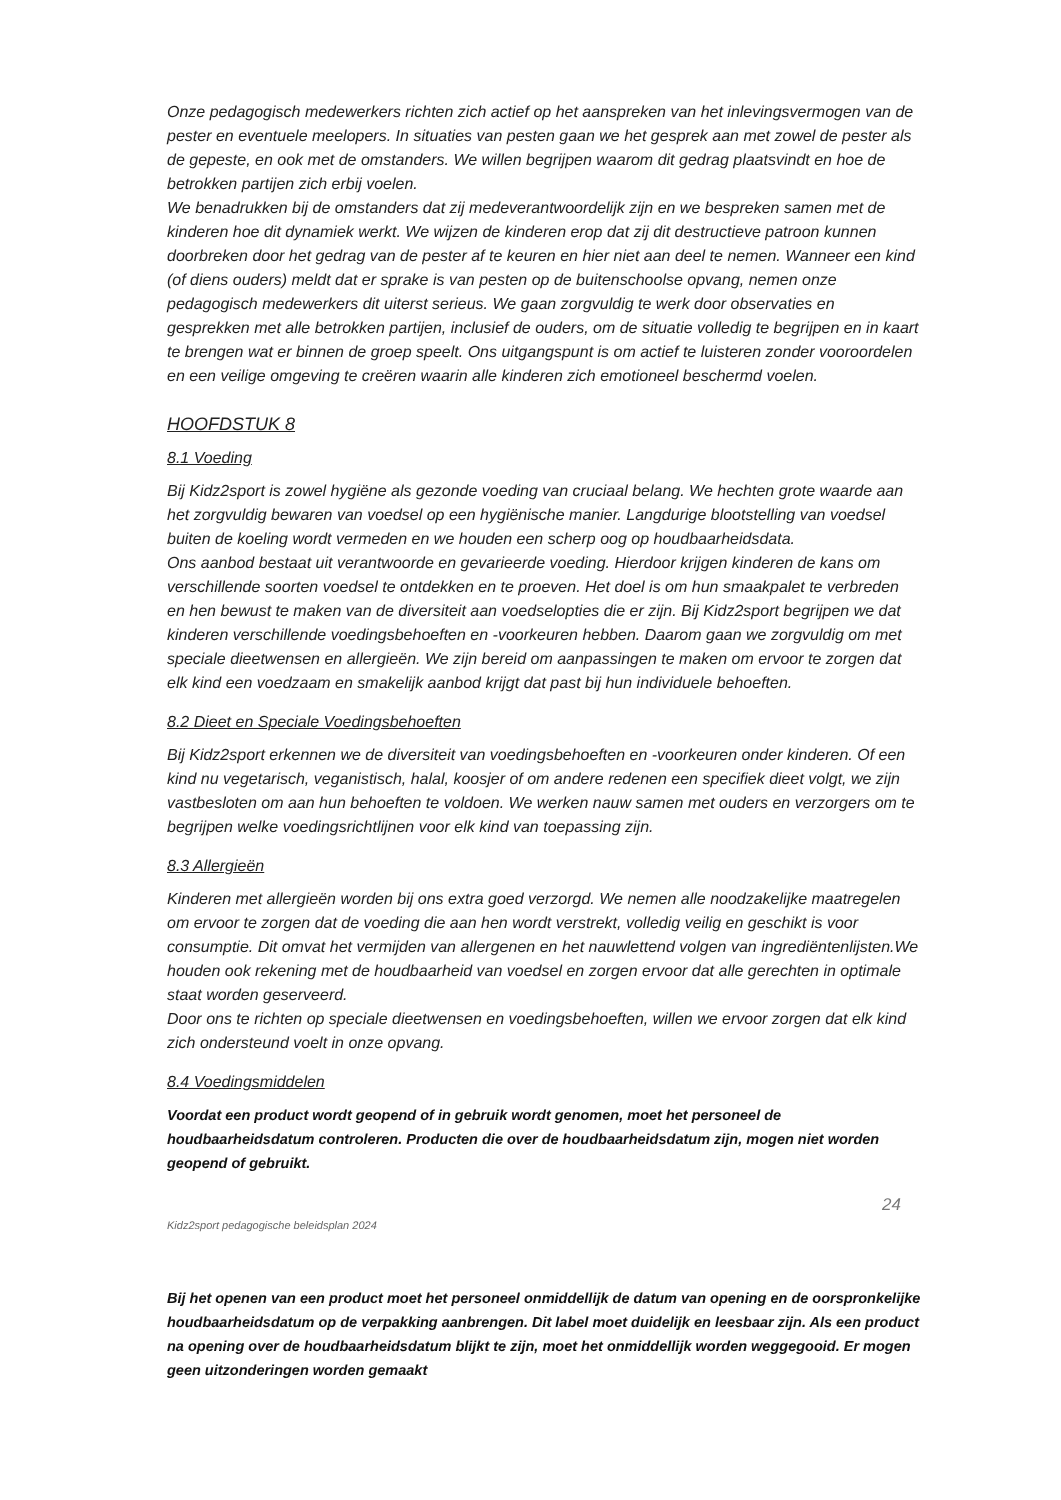Onze pedagogisch medewerkers richten zich actief op het aanspreken van het inlevingsvermogen van de pester en eventuele meelopers. In situaties van pesten gaan we het gesprek aan met zowel de pester als de gepeste, en ook met de omstanders. We willen begrijpen waarom dit gedrag plaatsvindt en hoe de betrokken partijen zich erbij voelen.
We benadrukken bij de omstanders dat zij medeverantwoordelijk zijn en we bespreken samen met de kinderen hoe dit dynamiek werkt. We wijzen de kinderen erop dat zij dit destructieve patroon kunnen doorbreken door het gedrag van de pester af te keuren en hier niet aan deel te nemen. Wanneer een kind (of diens ouders) meldt dat er sprake is van pesten op de buitenschoolse opvang, nemen onze pedagogisch medewerkers dit uiterst serieus. We gaan zorgvuldig te werk door observaties en gesprekken met alle betrokken partijen, inclusief de ouders, om de situatie volledig te begrijpen en in kaart te brengen wat er binnen de groep speelt. Ons uitgangspunt is om actief te luisteren zonder vooroordelen en een veilige omgeving te creëren waarin alle kinderen zich emotioneel beschermd voelen.
HOOFDSTUK 8
8.1 Voeding
Bij Kidz2sport is zowel hygiëne als gezonde voeding van cruciaal belang. We hechten grote waarde aan het zorgvuldig bewaren van voedsel op een hygiënische manier. Langdurige blootstelling van voedsel buiten de koeling wordt vermeden en we houden een scherp oog op houdbaarheidsdata.
Ons aanbod bestaat uit verantwoorde en gevarieerde voeding. Hierdoor krijgen kinderen de kans om verschillende soorten voedsel te ontdekken en te proeven. Het doel is om hun smaakpalet te verbreden en hen bewust te maken van de diversiteit aan voedselopties die er zijn. Bij Kidz2sport begrijpen we dat kinderen verschillende voedingsbehoeften en -voorkeuren hebben. Daarom gaan we zorgvuldig om met speciale dieetwensen en allergieën. We zijn bereid om aanpassingen te maken om ervoor te zorgen dat elk kind een voedzaam en smakelijk aanbod krijgt dat past bij hun individuele behoeften.
8.2 Dieet en Speciale Voedingsbehoeften
Bij Kidz2sport erkennen we de diversiteit van voedingsbehoeften en -voorkeuren onder kinderen. Of een kind nu vegetarisch, veganistisch, halal, koosjer of om andere redenen een specifiek dieet volgt, we zijn vastbesloten om aan hun behoeften te voldoen. We werken nauw samen met ouders en verzorgers om te begrijpen welke voedingsrichtlijnen voor elk kind van toepassing zijn.
8.3 Allergieën
Kinderen met allergieën worden bij ons extra goed verzorgd. We nemen alle noodzakelijke maatregelen om ervoor te zorgen dat de voeding die aan hen wordt verstrekt, volledig veilig en geschikt is voor consumptie. Dit omvat het vermijden van allergenen en het nauwlettend volgen van ingrediëntenlijsten.We houden ook rekening met de houdbaarheid van voedsel en zorgen ervoor dat alle gerechten in optimale staat worden geserveerd.
Door ons te richten op speciale dieetwensen en voedingsbehoeften, willen we ervoor zorgen dat elk kind zich ondersteund voelt in onze opvang.
8.4 Voedingsmiddelen
Voordat een product wordt geopend of in gebruik wordt genomen, moet het personeel de houdbaarheidsdatum controleren. Producten die over de houdbaarheidsdatum zijn, mogen niet worden geopend of gebruikt.
24
Kidz2sport pedagogische beleidsplan 2024
Bij het openen van een product moet het personeel onmiddellijk de datum van opening en de oorspronkelijke houdbaarheidsdatum op de verpakking aanbrengen. Dit label moet duidelijk en leesbaar zijn. Als een product na opening over de houdbaarheidsdatum blijkt te zijn, moet het onmiddellijk worden weggegooid. Er mogen geen uitzonderingen worden gemaakt